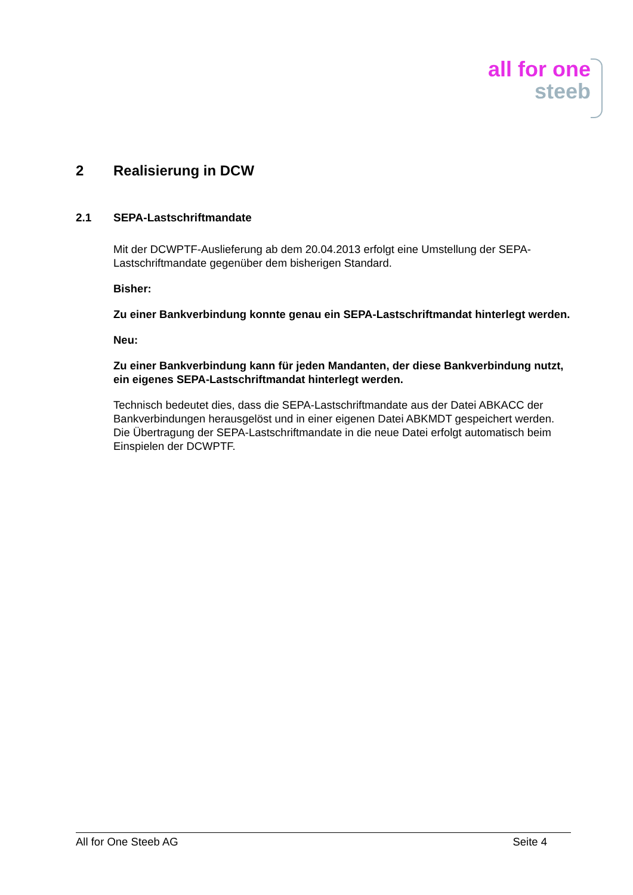all for one
steeb
2 Realisierung in DCW
2.1 SEPA-Lastschriftmandate
Mit der DCWPTF-Auslieferung ab dem 20.04.2013 erfolgt eine Umstellung der SEPA-Lastschriftmandate gegenüber dem bisherigen Standard.
Bisher:
Zu einer Bankverbindung konnte genau ein SEPA-Lastschriftmandat hinterlegt werden.
Neu:
Zu einer Bankverbindung kann für jeden Mandanten, der diese Bankverbindung nutzt, ein eigenes SEPA-Lastschriftmandat hinterlegt werden.
Technisch bedeutet dies, dass die SEPA-Lastschriftmandate aus der Datei ABKACC der Bankverbindungen herausgelöst und in einer eigenen Datei ABKMDT gespeichert werden. Die Übertragung der SEPA-Lastschriftmandate in die neue Datei erfolgt automatisch beim Einspielen der DCWPTF.
All for One Steeb AG Seite 4